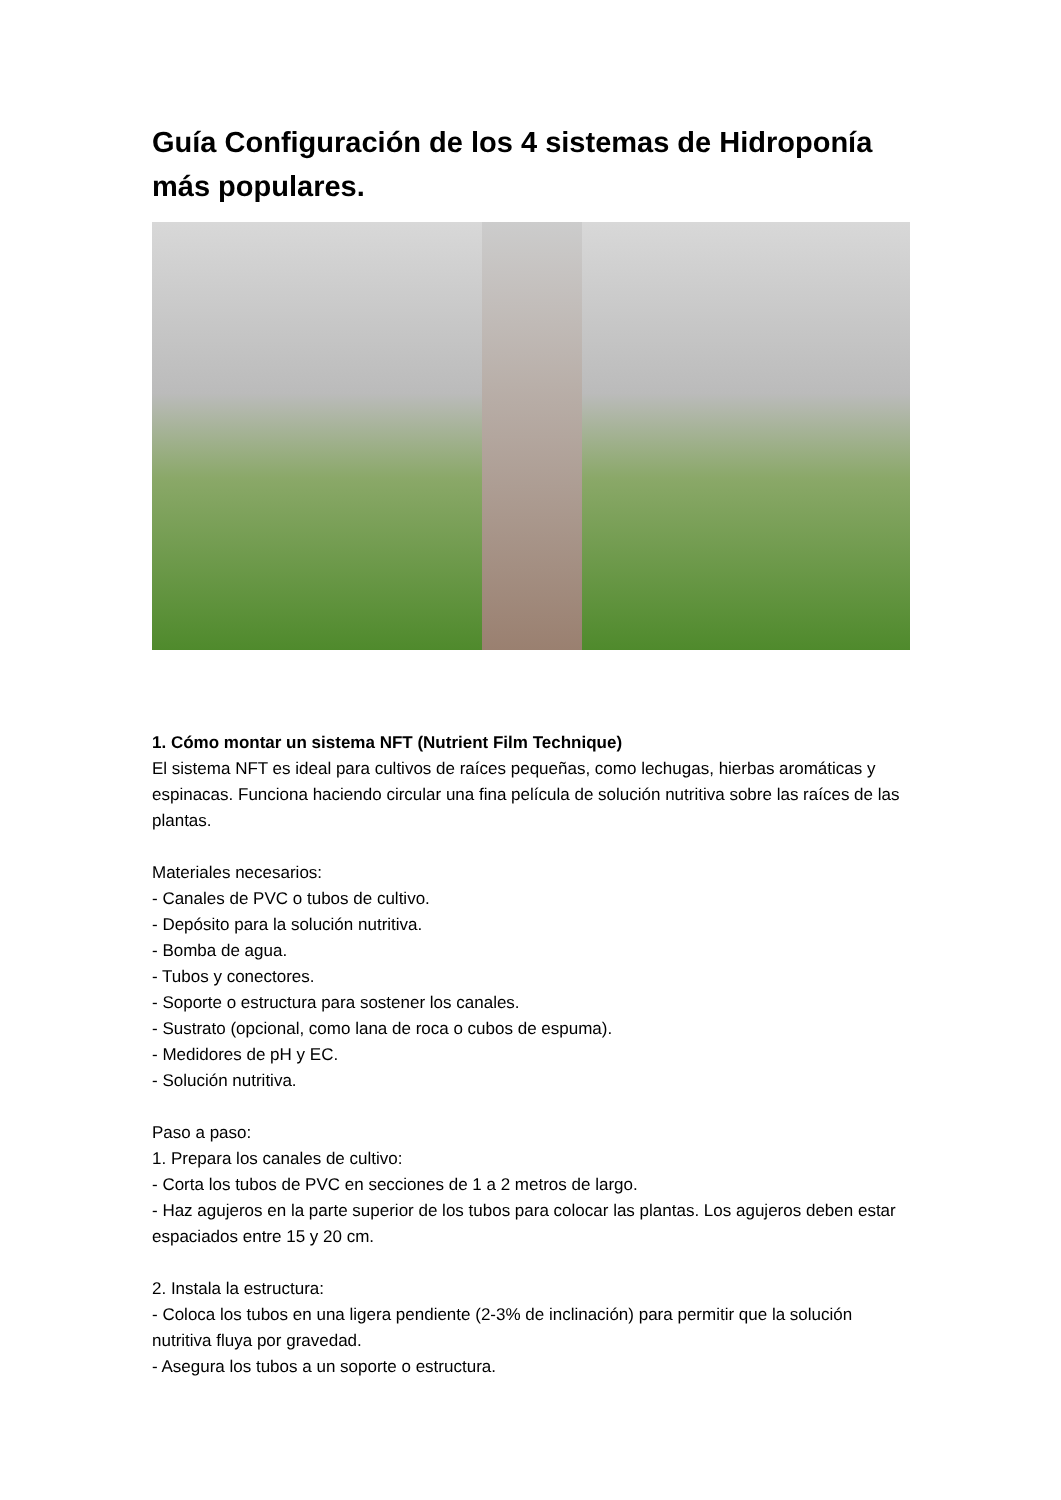Guía Configuración de los 4 sistemas de Hidroponía más populares.
1. Cómo montar un sistema NFT (Nutrient Film Technique)
El sistema NFT es ideal para cultivos de raíces pequeñas, como lechugas, hierbas aromáticas y espinacas. Funciona haciendo circular una fina película de solución nutritiva sobre las raíces de las plantas.
Materiales necesarios:
- Canales de PVC o tubos de cultivo.
- Depósito para la solución nutritiva.
- Bomba de agua.
- Tubos y conectores.
- Soporte o estructura para sostener los canales.
- Sustrato (opcional, como lana de roca o cubos de espuma).
- Medidores de pH y EC.
- Solución nutritiva.
Paso a paso:
1. Prepara los canales de cultivo:
- Corta los tubos de PVC en secciones de 1 a 2 metros de largo.
- Haz agujeros en la parte superior de los tubos para colocar las plantas. Los agujeros deben estar espaciados entre 15 y 20 cm.
2. Instala la estructura:
- Coloca los tubos en una ligera pendiente (2-3% de inclinación) para permitir que la solución nutritiva fluya por gravedad.
- Asegura los tubos a un soporte o estructura.